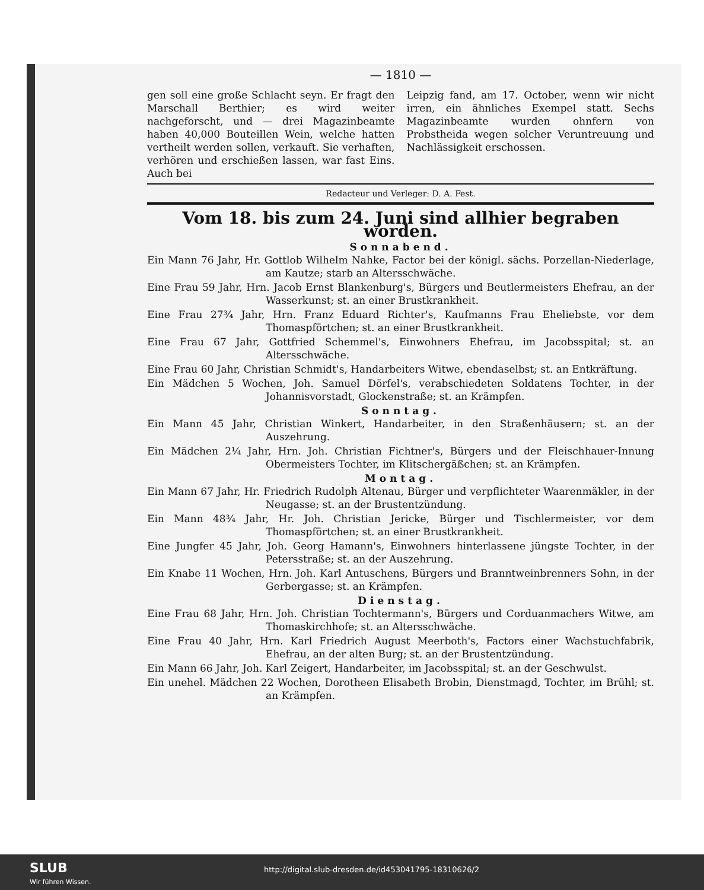— 1810 —
gen soll eine große Schlacht seyn. Er fragt den Marschall Berthier; es wird weiter nachgeforscht, und — drei Magazinbeamte haben 40,000 Bouteillen Wein, welche hatten vertheilt werden sollen, verkauft. Sie verhaften, verhören und erschießen lassen, war fast Eins. Auch bei
Leipzig fand, am 17. October, wenn wir nicht irren, ein ähnliches Exempel statt. Sechs Magazinbeamte wurden ohnfern von Probstheida wegen solcher Veruntreuung und Nachlässigkeit erschossen.
Redacteur und Verleger: D. A. Fest.
Vom 18. bis zum 24. Juni sind allhier begraben worden.
Sonnabend.
Ein Mann 76 Jahr, Hr. Gottlob Wilhelm Nahke, Factor bei der königl. sächs. Porzellan-Niederlage, am Kautze; starb an Altersschwäche.
Eine Frau 59 Jahr, Hrn. Jacob Ernst Blankenburg's, Bürgers und Beutlermeisters Ehefrau, an der Wasserkunst; st. an einer Brustkrankheit.
Eine Frau 27¾ Jahr, Hrn. Franz Eduard Richter's, Kaufmanns Frau Eheliebste, vor dem Thomaspförtchen; st. an einer Brustkrankheit.
Eine Frau 67 Jahr, Gottfried Schemmel's, Einwohners Ehefrau, im Jacobsspital; st. an Altersschwäche.
Eine Frau 60 Jahr, Christian Schmidt's, Handarbeiters Witwe, ebendaselbst; st. an Entkräftung.
Ein Mädchen 5 Wochen, Joh. Samuel Dörfel's, verabschiedeten Soldatens Tochter, in der Johannisvorstadt, Glockenstraße; st. an Krämpfen.
Sonntag.
Ein Mann 45 Jahr, Christian Winkert, Handarbeiter, in den Straßenhäusern; st. an der Auszehrung.
Ein Mädchen 2¼ Jahr, Hrn. Joh. Christian Fichtner's, Bürgers und der Fleischhauer-Innung Obermeisters Tochter, im Klitschergäßchen; st. an Krämpfen.
Montag.
Ein Mann 67 Jahr, Hr. Friedrich Rudolph Altenau, Bürger und verpflichteter Waarenmäkler, in der Neugasse; st. an der Brustentzündung.
Ein Mann 48¾ Jahr, Hr. Joh. Christian Jericke, Bürger und Tischlermeister, vor dem Thomaspförtchen; st. an einer Brustkrankheit.
Eine Jungfer 45 Jahr, Joh. Georg Hamann's, Einwohners hinterlassene jüngste Tochter, in der Petersstraße; st. an der Auszehrung.
Ein Knabe 11 Wochen, Hrn. Joh. Karl Antuschens, Bürgers und Branntweinbrenners Sohn, in der Gerbergasse; st. an Krämpfen.
Dienstag.
Eine Frau 68 Jahr, Hrn. Joh. Christian Tochtermann's, Bürgers und Corduanmachers Witwe, am Thomaskirchhofe; st. an Altersschwäche.
Eine Frau 40 Jahr, Hrn. Karl Friedrich August Meerboth's, Factors einer Wachstuchfabrik, Ehefrau, an der alten Burg; st. an der Brustentzündung.
Ein Mann 66 Jahr, Joh. Karl Zeigert, Handarbeiter, im Jacobsspital; st. an der Geschwulst.
Ein unehel. Mädchen 22 Wochen, Dorotheen Elisabeth Brobin, Dienstmagd, Tochter, im Brühl; st. an Krämpfen.
SLUB
Wir führen Wissen.
http://digital.slub-dresden.de/id453041795-18310626/2